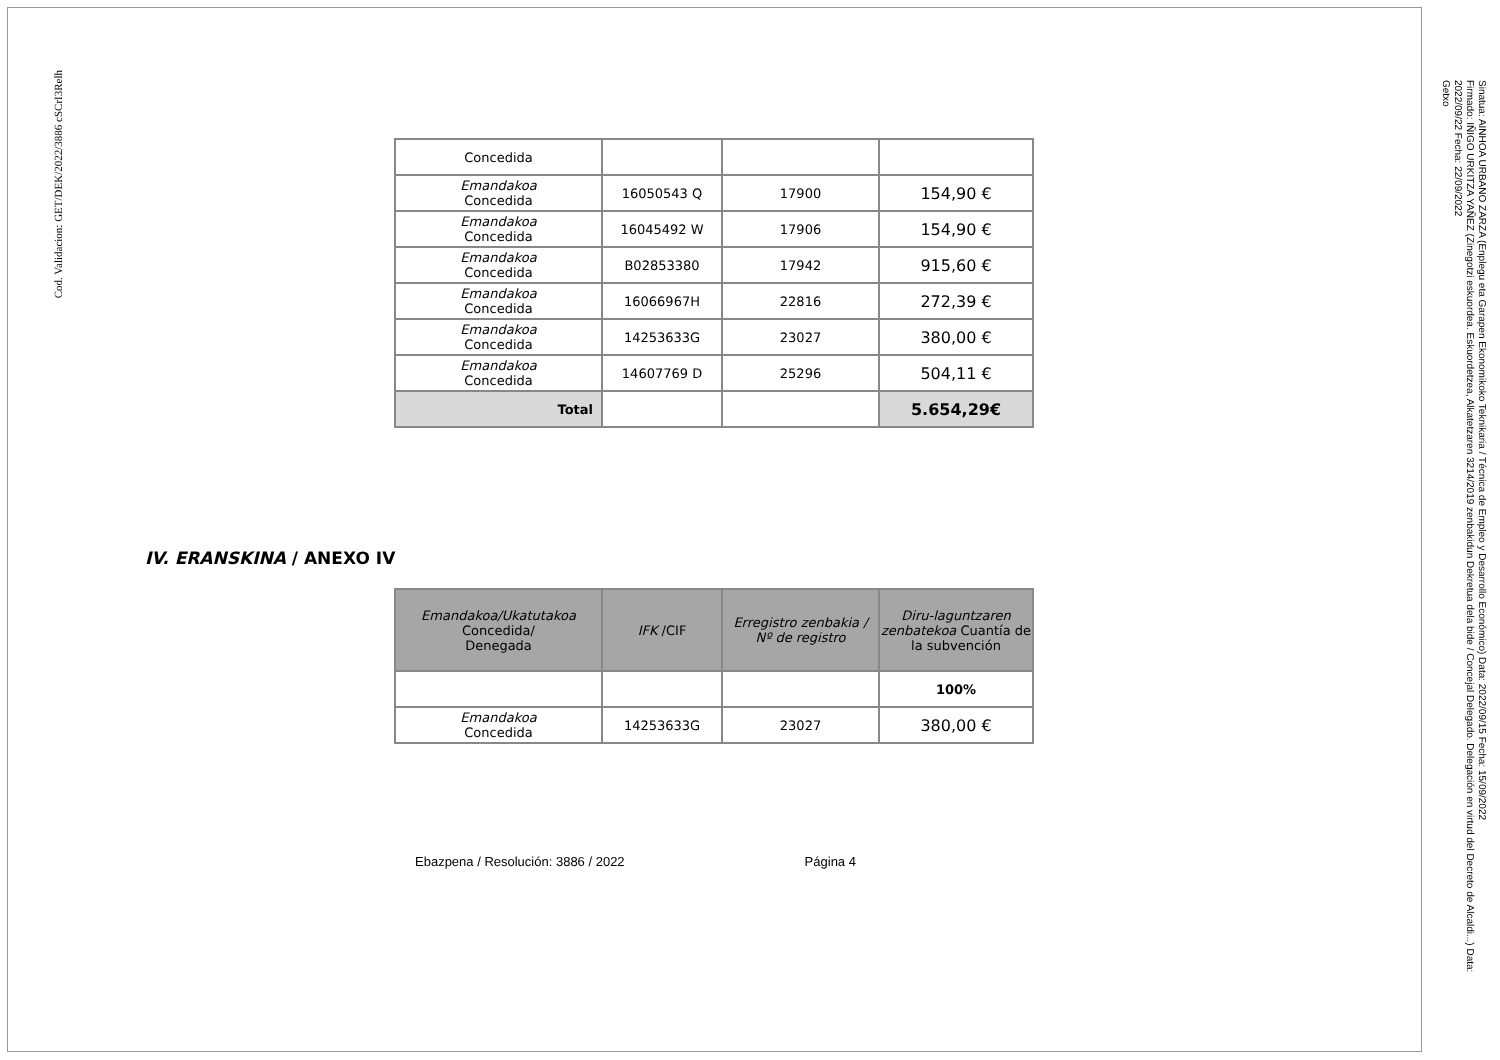Cod. Validacion: GET/DEK/2022/3886 cSCrI3Relh
Sinatua: AINHOA URBANO ZARZA (Enplegu eta Garapen Ekonomikoko Teknikaria / Técnica de Empleo y Desarrollo Económico) Data: 2022/09/15 Fecha: 15/09/2022
Firmado: IÑIGO URKITZA YAÑEZ (Zinegotzi eskuordea. Eskuordetzea, Alkatetzaren 3214/2019 zenbakidun Dekretua dela bide / Concejal Delegado. Delegación en virtud del Decreto de Alcaldi...) Data: 2022/09/22 Fecha: 22/09/2022
Getxo
| Concedida | | | |
| Emandakoa Concedida | 16050543 Q | 17900 | 154,90 € |
| Emandakoa Concedida | 16045492 W | 17906 | 154,90 € |
| Emandakoa Concedida | B02853380 | 17942 | 915,60 € |
| Emandakoa Concedida | 16066967H | 22816 | 272,39 € |
| Emandakoa Concedida | 14253633G | 23027 | 380,00 € |
| Emandakoa Concedida | 14607769 D | 25296 | 504,11 € |
| Total | | | 5.654,29€ |
IV. ERANSKINA / ANEXO IV
| Emandakoa/Ukatutakoa Concedida/ Denegada | IFK /CIF | Erregistro zenbakia / Nº de registro | Diru-laguntzaren zenbatekoa Cuantía de la subvención |
| | | | 100% |
| Emandakoa Concedida | 14253633G | 23027 | 380,00 € |
Ebazpena / Resolución: 3886 / 2022 Página 4